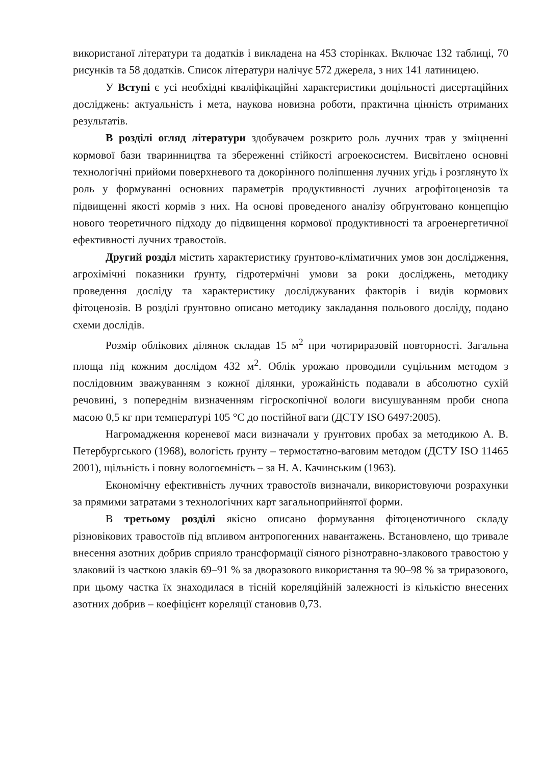використаної літератури та додатків і викладена на 453 сторінках. Включає 132 таблиці, 70 рисунків та 58 додатків. Список літератури налічує 572 джерела, з них 141 латиницею.
У Вступі є усі необхідні кваліфікаційні характеристики доцільності дисертаційних досліджень: актуальність і мета, наукова новизна роботи, практична цінність отриманих результатів.
В розділі огляд літератури здобувачем розкрито роль лучних трав у зміцненні кормової бази тваринництва та збереженні стійкості агроекосистем. Висвітлено основні технологічні прийоми поверхневого та докорінного поліпшення лучних угідь і розглянуто їх роль у формуванні основних параметрів продуктивності лучних агрофітоценозів та підвищенні якості кормів з них. На основі проведеного аналізу обґрунтовано концепцію нового теоретичного підходу до підвищення кормової продуктивності та агроенергетичної ефективності лучних травостоїв.
Другий розділ містить характеристику ґрунтово-кліматичних умов зон дослідження, агрохімічні показники ґрунту, гідротермічні умови за роки досліджень, методику проведення досліду та характеристику досліджуваних факторів і видів кормових фітоценозів. В розділі ґрунтовно описано методику закладання польового досліду, подано схеми дослідів.
Розмір облікових ділянок складав 15 м<sup>2</sup> при чотириразовій повторності. Загальна площа під кожним дослідом 432 м<sup>2</sup>. Облік урожаю проводили суцільним методом з послідовним зважуванням з кожної ділянки, урожайність подавали в абсолютно сухій речовині, з попереднім визначенням гігроскопічної вологи висушуванням проби снопа масою 0,5 кг при температурі 105 °С до постійної ваги (ДСТУ ISO 6497:2005).
Нагромадження кореневої маси визначали у ґрунтових пробах за методикою А. В. Петербургського (1968), вологість ґрунту – термостатно-ваговим методом (ДСТУ ISO 11465 2001), щільність і повну вологоємність – за Н. А. Качинським (1963).
Економічну ефективність лучних травостоїв визначали, використовуючи розрахунки за прямими затратами з технологічних карт загальноприйнятої форми.
В третьому розділі якісно описано формування фітоценотичного складу різновікових травостоїв під впливом антропогенних навантажень. Встановлено, що тривале внесення азотних добрив сприяло трансформації сіяного різнотравно-злакового травостою у злаковий із часткою злаків 69–91 % за дворазового використання та 90–98 % за триразового, при цьому частка їх знаходилася в тісній кореляційній залежності із кількістю внесених азотних добрив – коефіцієнт кореляції становив 0,73.